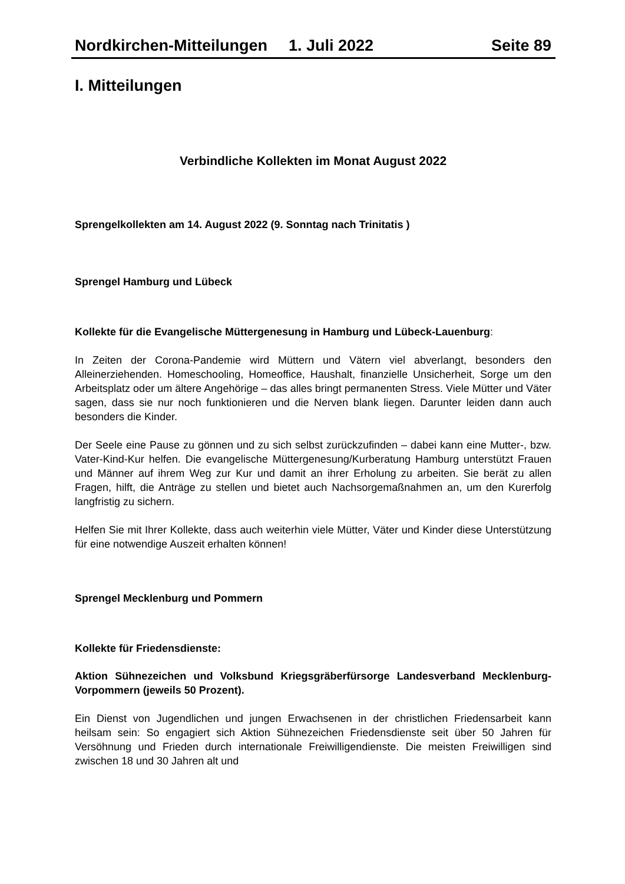Nordkirchen-Mitteilungen 1. Juli 2022 Seite 89
I. Mitteilungen
Verbindliche Kollekten im Monat August 2022
Sprengelkollekten am 14. August 2022 (9. Sonntag nach Trinitatis )
Sprengel Hamburg und Lübeck
Kollekte für die Evangelische Müttergenesung in Hamburg und Lübeck-Lauenburg:
In Zeiten der Corona-Pandemie wird Müttern und Vätern viel abverlangt, besonders den Alleinerziehenden. Homeschooling, Homeoffice, Haushalt, finanzielle Unsicherheit, Sorge um den Arbeitsplatz oder um ältere Angehörige – das alles bringt permanenten Stress. Viele Mütter und Väter sagen, dass sie nur noch funktionieren und die Nerven blank liegen. Darunter leiden dann auch besonders die Kinder.
Der Seele eine Pause zu gönnen und zu sich selbst zurückzufinden – dabei kann eine Mutter-, bzw. Vater-Kind-Kur helfen. Die evangelische Müttergenesung/Kurberatung Hamburg unterstützt Frauen und Männer auf ihrem Weg zur Kur und damit an ihrer Erholung zu arbeiten. Sie berät zu allen Fragen, hilft, die Anträge zu stellen und bietet auch Nachsorgemaßnahmen an, um den Kurerfolg langfristig zu sichern.
Helfen Sie mit Ihrer Kollekte, dass auch weiterhin viele Mütter, Väter und Kinder diese Unterstützung für eine notwendige Auszeit erhalten können!
Sprengel Mecklenburg und Pommern
Kollekte für Friedensdienste:
Aktion Sühnezeichen und Volksbund Kriegsgräberfürsorge Landesverband Mecklenburg- Vorpommern (jeweils 50 Prozent).
Ein Dienst von Jugendlichen und jungen Erwachsenen in der christlichen Friedensarbeit kann heilsam sein: So engagiert sich Aktion Sühnezeichen Friedensdienste seit über 50 Jahren für Versöhnung und Frieden durch internationale Freiwilligendienste. Die meisten Freiwilligen sind zwischen 18 und 30 Jahren alt und